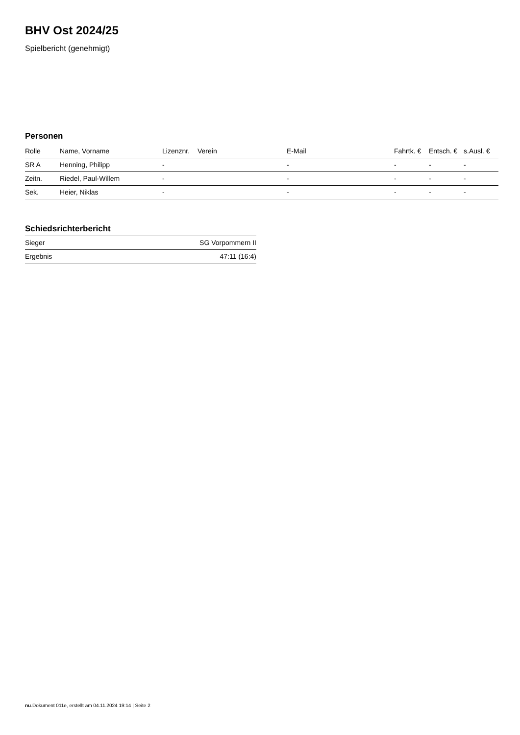BHV Ost 2024/25
Spielbericht (genehmigt)
Personen
| Rolle | Name, Vorname | Lizenznr. | Verein | E-Mail | Fahrtk. € | Entsch. € | s.Ausl. € |
| --- | --- | --- | --- | --- | --- | --- | --- |
| SR A | Henning, Philipp | - | | - | - | - | - |
| Zeitn. | Riedel, Paul-Willem | - | | - | - | - | - |
| Sek. | Heier, Niklas | - | | - | - | - | - |
Schiedsrichterbericht
| Sieger | SG Vorpommern II |
| Ergebnis | 47:11 (16:4) |
nu.Dokument 011e, erstellt am 04.11.2024 19:14 | Seite 2